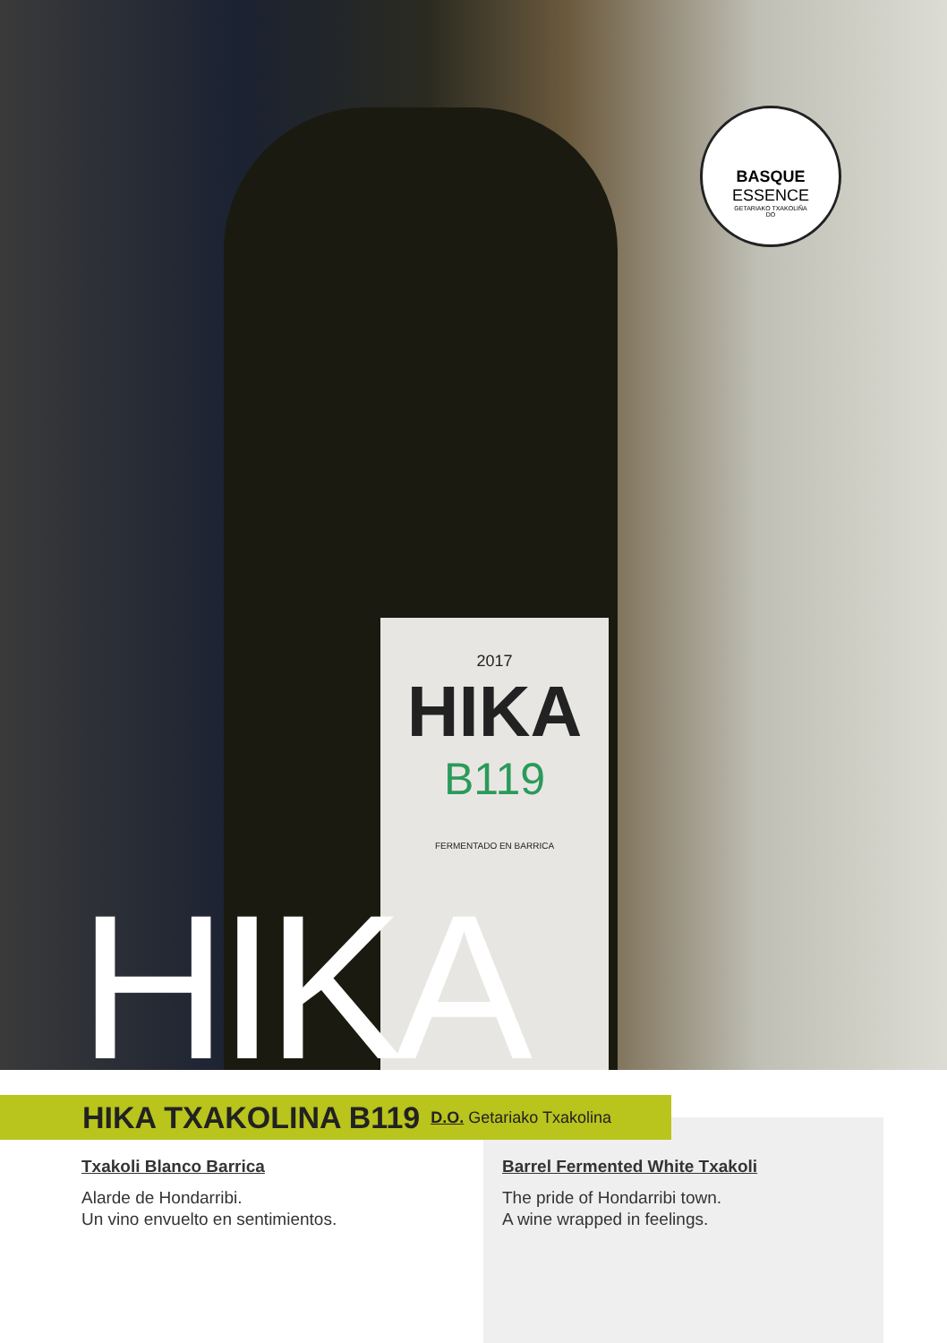2017
HIKA
B119
FERMENTADO EN BARRICA
BASQUE
ESSENCE
GETARIAKO TXAKOLIÑA
DO
HIKA
HIKA TXAKOLINA B119
D.O. Getariako Txakolina
Txakoli Blanco Barrica
Alarde de Hondarribi.
Un vino envuelto en sentimientos.
Barrel Fermented White Txakoli
The pride of Hondarribi town.
A wine wrapped in feelings.